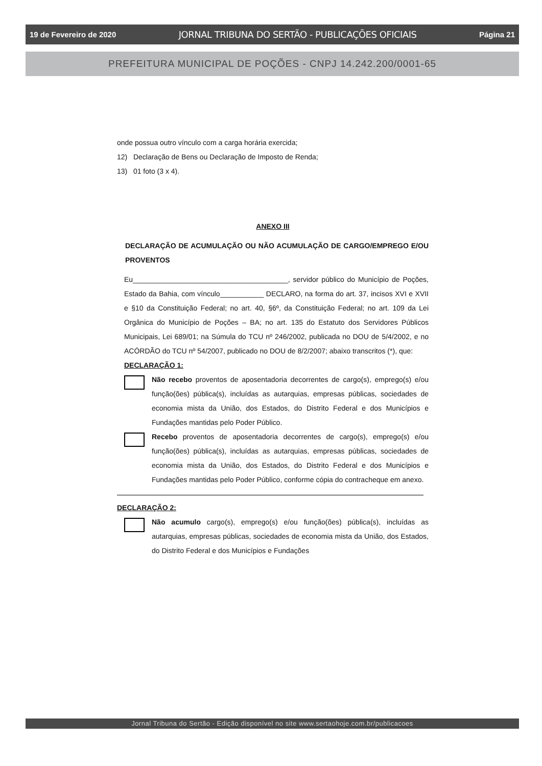19 de Fevereiro de 2020 JORNAL TRIBUNA DO SERTÃO - PUBLICAÇÕES OFICIAIS Página 21
PREFEITURA MUNICIPAL DE POÇÕES - CNPJ 14.242.200/0001-65
onde possua outro vínculo com a carga horária exercida;
12) Declaração de Bens ou Declaração de Imposto de Renda;
13) 01 foto (3 x 4).
ANEXO III
DECLARAÇÃO DE ACUMULAÇÃO OU NÃO ACUMULAÇÃO DE CARGO/EMPREGO E/OU PROVENTOS
Eu_______________________________________, servidor público do Município de Poções, Estado da Bahia, com vínculo___________ DECLARO, na forma do art. 37, incisos XVI e XVII e §10 da Constituição Federal; no art. 40, §6º, da Constituição Federal; no art. 109 da Lei Orgânica do Município de Poções – BA; no art. 135 do Estatuto dos Servidores Públicos Municipais, Lei 689/01; na Súmula do TCU nº 246/2002, publicada no DOU de 5/4/2002, e no ACÓRDÃO do TCU nº 54/2007, publicado no DOU de 8/2/2007; abaixo transcritos (*), que:
DECLARAÇÃO 1:
Não recebo proventos de aposentadoria decorrentes de cargo(s), emprego(s) e/ou função(ões) pública(s), incluídas as autarquias, empresas públicas, sociedades de economia mista da União, dos Estados, do Distrito Federal e dos Municípios e Fundações mantidas pelo Poder Público.
Recebo proventos de aposentadoria decorrentes de cargo(s), emprego(s) e/ou função(ões) pública(s), incluídas as autarquias, empresas públicas, sociedades de economia mista da União, dos Estados, do Distrito Federal e dos Municípios e Fundações mantidas pelo Poder Público, conforme cópia do contracheque em anexo.
DECLARAÇÃO 2:
Não acumulo cargo(s), emprego(s) e/ou função(ões) pública(s), incluídas as autarquias, empresas públicas, sociedades de economia mista da União, dos Estados, do Distrito Federal e dos Municípios e Fundações
Jornal Tribuna do Sertão - Edição disponível no site www.sertaohoje.com.br/publicacoes